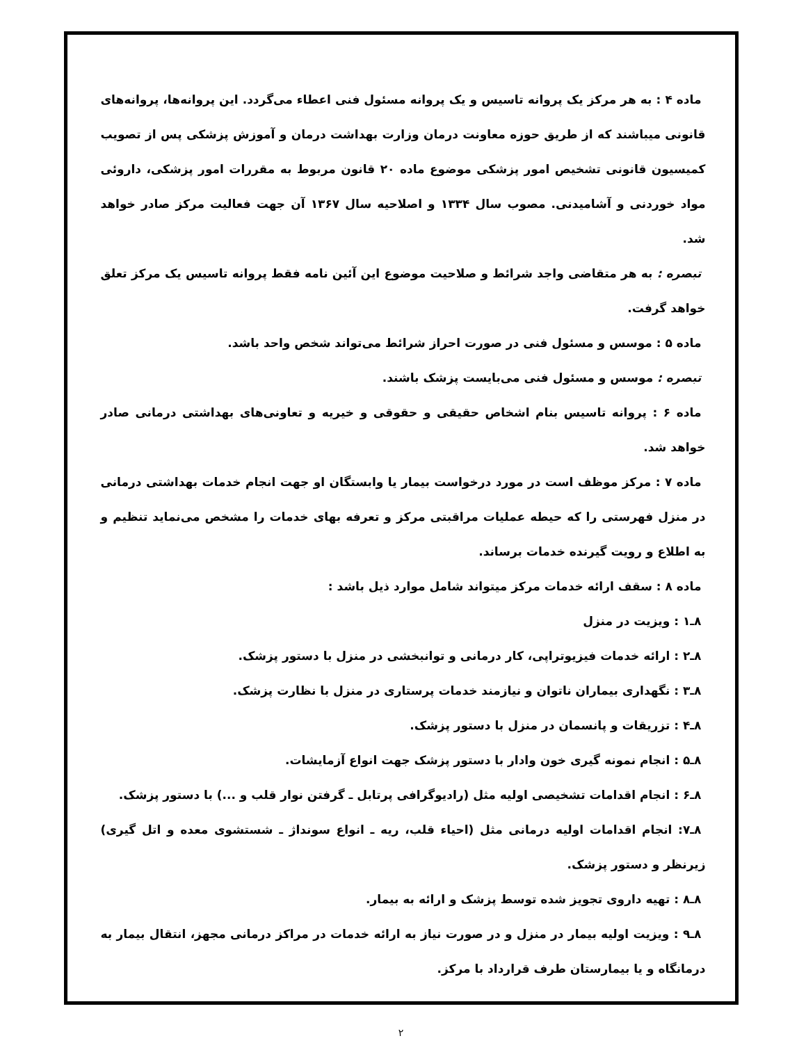ماده ۴ : به هر مرکز یک پروانه تاسیس و یک پروانه مسئول فنی اعطاء می‌گردد. این پروانه‌ها، پروانه‌های قانونی میباشند که از طریق حوزه معاونت درمان وزارت بهداشت درمان و آموزش پزشکی پس از تصویب کمیسیون قانونی تشخیص امور پزشکی موضوع ماده ۲۰ قانون مربوط به مقررات امور پزشکی، داروئی مواد خوردنی و آشامیدنی. مصوب سال ۱۳۳۴ و اصلاحیه سال ۱۳۶۷ آن جهت فعالیت مرکز صادر خواهد شد.
تبصره : به هر متقاضی واجد شرائط و صلاحیت موضوع این آئین نامه فقط پروانه تاسیس یک مرکز تعلق خواهد گرفت.
ماده ۵ : موسس و مسئول فنی در صورت احراز شرائط می‌تواند شخص واحد باشد.
تبصره : موسس و مسئول فنی می‌بایست پزشک باشند.
ماده ۶ : پروانه تاسیس بنام اشخاص حقیقی و حقوقی و خیریه و تعاونی‌های بهداشتی درمانی صادر خواهد شد.
ماده ۷ : مرکز موظف است در مورد درخواست بیمار یا وابستگان او جهت انجام خدمات بهداشتی درمانی در منزل فهرستی را که حیطه عملیات مراقبتی مرکز و تعرفه بهای خدمات را مشخص می‌نماید تنظیم و به اطلاع و رویت گیرنده خدمات برساند.
ماده ۸ : سقف ارائه خدمات مرکز میتواند شامل موارد ذیل باشد :
۸ـ۱ : ویزیت در منزل
۸ـ۲ : ارائه خدمات فیزیوتراپی، کار درمانی و توانبخشی در منزل با دستور پزشک.
۸ـ۳ : نگهداری بیماران ناتوان و نیازمند خدمات پرستاری در منزل با نظارت پزشک.
۸ـ۴ : تزریقات و پانسمان در منزل با دستور پزشک.
۸ـ۵ : انجام نمونه گیری خون وادار با دستور پزشک جهت انواع آزمایشات.
۸ـ۶ : انجام اقدامات تشخیصی اولیه مثل (رادیوگرافی پرتابل ـ گرفتن نوار قلب و ...) با دستور پزشک.
۸ـ۷: انجام اقدامات اولیه درمانی مثل (احیاء قلب، ریه ـ انواع سونداژ ـ شستشوی معده و اتل گیری) زیرنظر و دستور پزشک.
۸ـ۸ : تهیه داروی تجویز شده توسط پزشک و ارائه به بیمار.
۸ـ۹ : ویزیت اولیه بیمار در منزل و در صورت نیاز به ارائه خدمات در مراکز درمانی مجهز، انتقال بیمار به درمانگاه و یا بیمارستان طرف قرارداد با مرکز.
۲